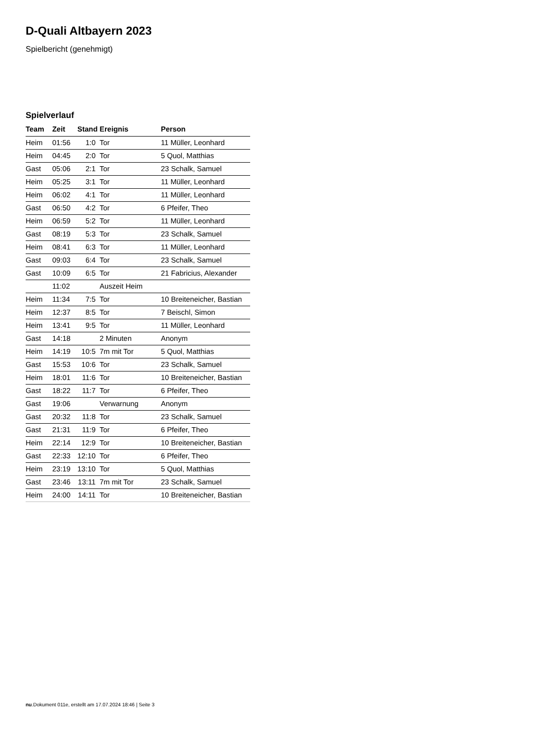D-Quali Altbayern 2023
Spielbericht (genehmigt)
Spielverlauf
| Team | Zeit | Stand | Ereignis | Person |
| --- | --- | --- | --- | --- |
| Heim | 01:56 | 1:0 | Tor | 11 Müller, Leonhard |
| Heim | 04:45 | 2:0 | Tor | 5 Quol, Matthias |
| Gast | 05:06 | 2:1 | Tor | 23 Schalk, Samuel |
| Heim | 05:25 | 3:1 | Tor | 11 Müller, Leonhard |
| Heim | 06:02 | 4:1 | Tor | 11 Müller, Leonhard |
| Gast | 06:50 | 4:2 | Tor | 6 Pfeifer, Theo |
| Heim | 06:59 | 5:2 | Tor | 11 Müller, Leonhard |
| Gast | 08:19 | 5:3 | Tor | 23 Schalk, Samuel |
| Heim | 08:41 | 6:3 | Tor | 11 Müller, Leonhard |
| Gast | 09:03 | 6:4 | Tor | 23 Schalk, Samuel |
| Gast | 10:09 | 6:5 | Tor | 21 Fabricius, Alexander |
| | 11:02 | | Auszeit Heim | |
| Heim | 11:34 | 7:5 | Tor | 10 Breiteneicher, Bastian |
| Heim | 12:37 | 8:5 | Tor | 7 Beischl, Simon |
| Heim | 13:41 | 9:5 | Tor | 11 Müller, Leonhard |
| Gast | 14:18 | | 2 Minuten | Anonym |
| Heim | 14:19 | 10:5 | 7m mit Tor | 5 Quol, Matthias |
| Gast | 15:53 | 10:6 | Tor | 23 Schalk, Samuel |
| Heim | 18:01 | 11:6 | Tor | 10 Breiteneicher, Bastian |
| Gast | 18:22 | 11:7 | Tor | 6 Pfeifer, Theo |
| Gast | 19:06 | | Verwarnung | Anonym |
| Gast | 20:32 | 11:8 | Tor | 23 Schalk, Samuel |
| Gast | 21:31 | 11:9 | Tor | 6 Pfeifer, Theo |
| Heim | 22:14 | 12:9 | Tor | 10 Breiteneicher, Bastian |
| Gast | 22:33 | 12:10 | Tor | 6 Pfeifer, Theo |
| Heim | 23:19 | 13:10 | Tor | 5 Quol, Matthias |
| Gast | 23:46 | 13:11 | 7m mit Tor | 23 Schalk, Samuel |
| Heim | 24:00 | 14:11 | Tor | 10 Breiteneicher, Bastian |
nu.Dokument 011e, erstellt am 17.07.2024 18:46 | Seite 3